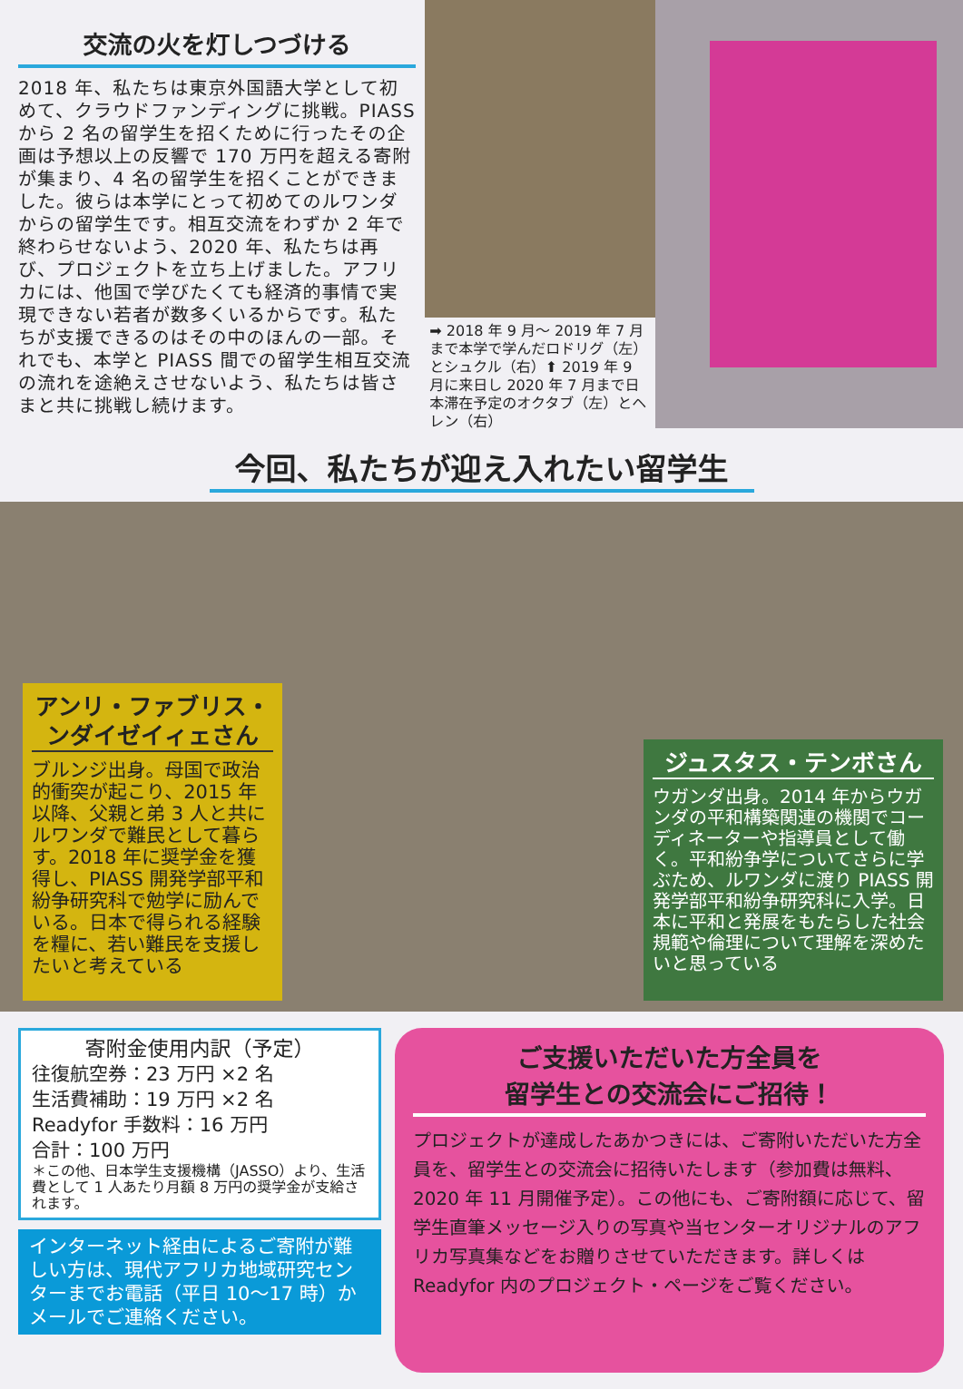交流の火を灯しつづける
2018 年、私たちは東京外国語大学として初めて、クラウドファンディングに挑戦。PIASS から 2 名の留学生を招くために行ったその企画は予想以上の反響で 170 万円を超える寄附が集まり、4 名の留学生を招くことができました。彼らは本学にとって初めてのルワンダからの留学生です。相互交流をわずか 2 年で終わらせないよう、2020 年、私たちは再び、プロジェクトを立ち上げました。アフリカには、他国で学びたくても経済的事情で実現できない若者が数多くいるからです。私たちが支援できるのはその中のほんの一部。それでも、本学と PIASS 間での留学生相互交流の流れを途絶えさせないよう、私たちは皆さまと共に挑戦し続けます。
➡ 2018 年 9 月～ 2019 年 7 月まで本学で学んだロドリグ（左）とシュクル（右）⬆ 2019 年 9 月に来日し 2020 年 7 月まで日本滞在予定のオクタブ（左）とヘレン（右）
今回、私たちが迎え入れたい留学生
アンリ・ファブリス・ンダイゼイィェさん
ブルンジ出身。母国で政治的衝突が起こり、2015 年以降、父親と弟 3 人と共にルワンダで難民として暮らす。2018 年に奨学金を獲得し、PIASS 開発学部平和紛争研究科で勉学に励んでいる。日本で得られる経験を糧に、若い難民を支援したいと考えている
ジュスタス・テンボさん
ウガンダ出身。2014 年からウガンダの平和構築関連の機関でコーディネーターや指導員として働く。平和紛争学についてさらに学ぶため、ルワンダに渡り PIASS 開発学部平和紛争研究科に入学。日本に平和と発展をもたらした社会規範や倫理について理解を深めたいと思っている
寄附金使用内訳（予定）
往復航空券：23 万円 ×2 名
生活費補助：19 万円 ×2 名
Readyfor 手数料：16 万円
合計：100 万円
＊この他、日本学生支援機構（JASSO）より、生活費として 1 人あたり月額 8 万円の奨学金が支給されます。
インターネット経由によるご寄附が難しい方は、現代アフリカ地域研究センターまでお電話（平日 10～17 時）かメールでご連絡ください。
ご支援いただいた方全員を
留学生との交流会にご招待！
プロジェクトが達成したあかつきには、ご寄附いただいた方全員を、留学生との交流会に招待いたします（参加費は無料、2020 年 11 月開催予定）。この他にも、ご寄附額に応じて、留学生直筆メッセージ入りの写真や当センターオリジナルのアフリカ写真集などをお贈りさせていただきます。詳しくは Readyfor 内のプロジェクト・ページをご覧ください。